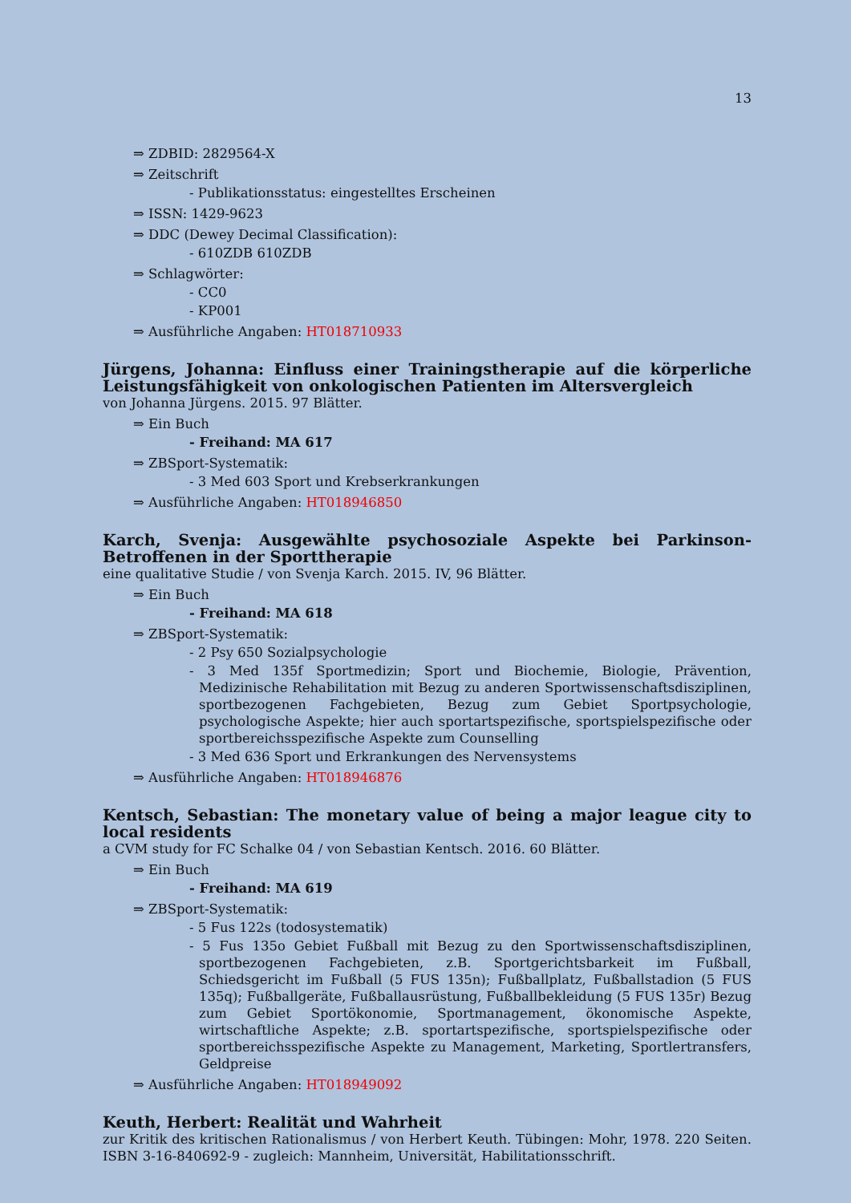13
⇒ ZDBID: 2829564-X
⇒ Zeitschrift
- Publikationsstatus: eingestelltes Erscheinen
⇒ ISSN: 1429-9623
⇒ DDC (Dewey Decimal Classification):
- 610ZDB 610ZDB
⇒ Schlagwörter:
- CC0
- KP001
⇒ Ausführliche Angaben: HT018710933
Jürgens, Johanna: Einfluss einer Trainingstherapie auf die körperliche Leistungsfähigkeit von onkologischen Patienten im Altersvergleich
von Johanna Jürgens. 2015. 97 Blätter.
⇒ Ein Buch
- Freihand: MA 617
⇒ ZBSport-Systematik:
- 3 Med 603 Sport und Krebserkrankungen
⇒ Ausführliche Angaben: HT018946850
Karch, Svenja: Ausgewählte psychosoziale Aspekte bei Parkinson-Betroffenen in der Sporttherapie
eine qualitative Studie / von Svenja Karch. 2015. IV, 96 Blätter.
⇒ Ein Buch
- Freihand: MA 618
⇒ ZBSport-Systematik:
- 2 Psy 650 Sozialpsychologie
- 3 Med 135f Sportmedizin; Sport und Biochemie, Biologie, Prävention, Medizinische Rehabilitation mit Bezug zu anderen Sportwissenschaftsdisziplinen, sportbezogenen Fachgebieten, Bezug zum Gebiet Sportpsychologie, psychologische Aspekte; hier auch sportartspezifische, sportspielspezifische oder sportbereichsspezifische Aspekte zum Counselling
- 3 Med 636 Sport und Erkrankungen des Nervensystems
⇒ Ausführliche Angaben: HT018946876
Kentsch, Sebastian: The monetary value of being a major league city to local residents
a CVM study for FC Schalke 04 / von Sebastian Kentsch. 2016. 60 Blätter.
⇒ Ein Buch
- Freihand: MA 619
⇒ ZBSport-Systematik:
- 5 Fus 122s (todosystematik)
- 5 Fus 135o Gebiet Fußball mit Bezug zu den Sportwissenschaftsdisziplinen, sportbezogenen Fachgebieten, z.B. Sportgerichtsbarkeit im Fußball, Schiedsgericht im Fußball (5 FUS 135n); Fußballplatz, Fußballstadion (5 FUS 135q); Fußballgeräte, Fußballausrüstung, Fußballbekleidung (5 FUS 135r) Bezug zum Gebiet Sportökonomie, Sportmanagement, ökonomische Aspekte, wirtschaftliche Aspekte; z.B. sportartspezifische, sportspielspezifische oder sportbereichsspezifische Aspekte zu Management, Marketing, Sportlertransfers, Geldpreise
⇒ Ausführliche Angaben: HT018949092
Keuth, Herbert: Realität und Wahrheit
zur Kritik des kritischen Rationalismus / von Herbert Keuth. Tübingen: Mohr, 1978. 220 Seiten. ISBN 3-16-840692-9 - zugleich: Mannheim, Universität, Habilitationsschrift.